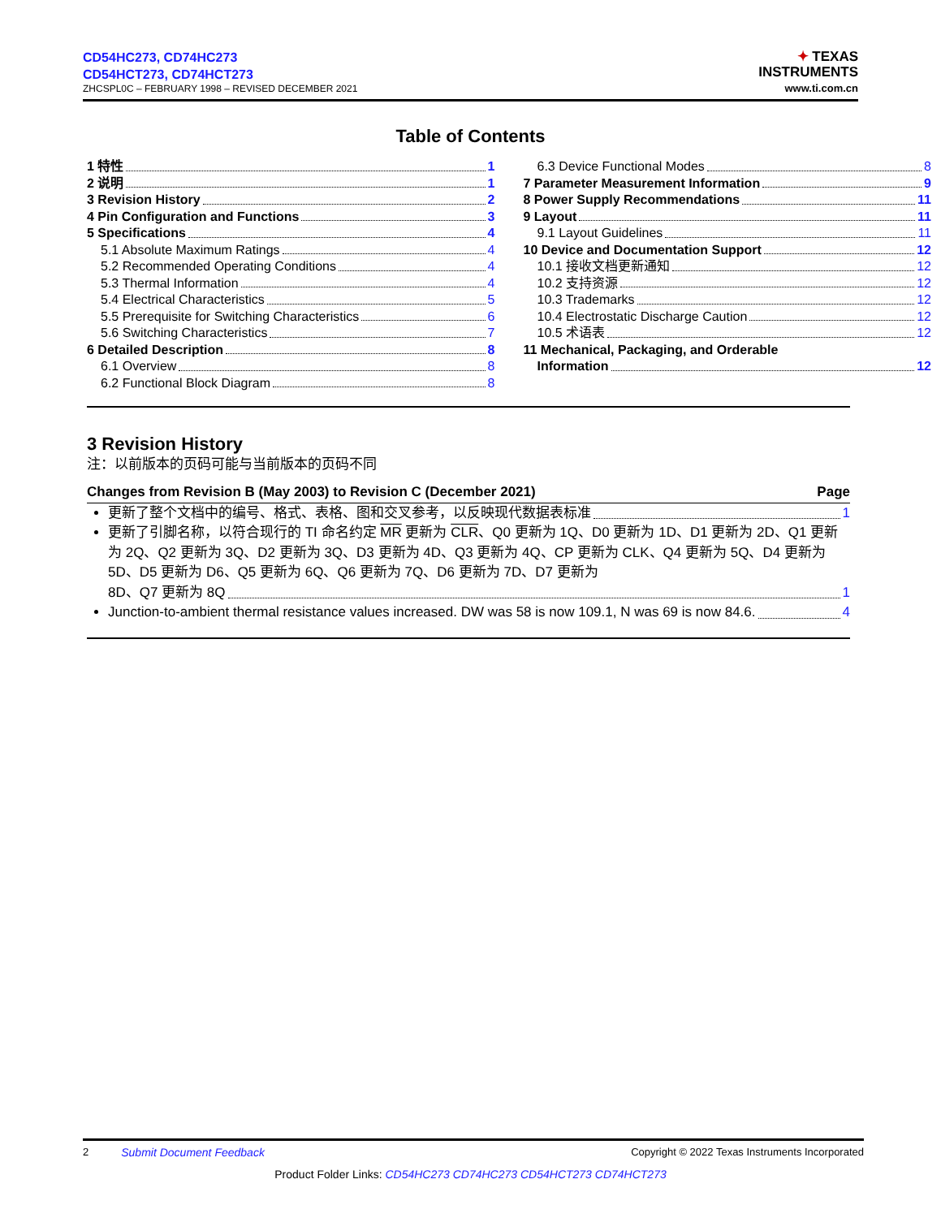CD54HC273, CD74HC273
CD54HCT273, CD74HCT273
ZHCSPL0C – FEBRUARY 1998 – REVISED DECEMBER 2021
✦ TEXAS
INSTRUMENTS
www.ti.com.cn
Table of Contents
1 特性 1
2 说明 1
3 Revision History 2
4 Pin Configuration and Functions 3
5 Specifications 4
5.1 Absolute Maximum Ratings 4
5.2 Recommended Operating Conditions 4
5.3 Thermal Information 4
5.4 Electrical Characteristics 5
5.5 Prerequisite for Switching Characteristics 6
5.6 Switching Characteristics 7
6 Detailed Description 8
6.1 Overview 8
6.2 Functional Block Diagram 8
6.3 Device Functional Modes 8
7 Parameter Measurement Information 9
8 Power Supply Recommendations 11
9 Layout 11
9.1 Layout Guidelines 11
10 Device and Documentation Support 12
10.1 接收文档更新通知 12
10.2 支持资源 12
10.3 Trademarks 12
10.4 Electrostatic Discharge Caution 12
10.5 术语表 12
11 Mechanical, Packaging, and Orderable
Information 12
3 Revision History
注：以前版本的页码可能与当前版本的页码不同
Changes from Revision B (May 2003) to Revision C (December 2021) Page
更新了整个文档中的编号、格式、表格、图和交叉参考，以反映现代数据表标准 1
更新了引脚名称，以符合现行的 TI 命名约定 MR 更新为 CLR、Q0 更新为 1Q、D0 更新为 1D、D1 更新为 2D、Q1 更新为 2Q、Q2 更新为 3Q、D2 更新为 3Q、D3 更新为 4D、Q3 更新为 4Q、CP 更新为 CLK、Q4 更新为 5Q、D4 更新为 5D、D5 更新为 D6、Q5 更新为 6Q、Q6 更新为 7Q、D6 更新为 7D、D7 更新为
8D、Q7 更新为 8Q 1
Junction-to-ambient thermal resistance values increased. DW was 58 is now 109.1, N was 69 is now 84.6. 4
2 Submit Document Feedback Copyright © 2022 Texas Instruments Incorporated
Product Folder Links: CD54HC273 CD74HC273 CD54HCT273 CD74HCT273